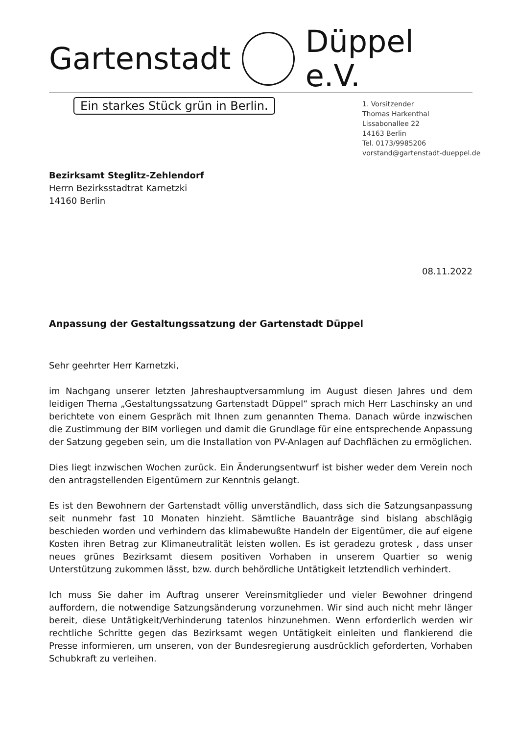Gartenstadt Düppel e.V.
Ein starkes Stück grün in Berlin.
1. Vorsitzender
Thomas Harkenthal
Lissabonallee 22
14163 Berlin
Tel. 0173/9985206
vorstand@gartenstadt-dueppel.de
Bezirksamt Steglitz-Zehlendorf
Herrn Bezirksstadtrat Karnetzki
14160 Berlin
08.11.2022
Anpassung der Gestaltungssatzung der Gartenstadt Düppel
Sehr geehrter Herr Karnetzki,
im Nachgang unserer letzten Jahreshauptversammlung im August diesen Jahres und dem leidigen Thema „Gestaltungssatzung Gartenstadt Düppel“ sprach mich Herr Laschinsky an und berichtete von einem Gespräch mit Ihnen zum genannten Thema. Danach würde inzwischen die Zustimmung der BIM vorliegen und damit die Grundlage für eine entsprechende Anpassung der Satzung gegeben sein, um die Installation von PV-Anlagen auf Dachflächen zu ermöglichen.
Dies liegt inzwischen Wochen zurück. Ein Änderungsentwurf ist bisher weder dem Verein noch den antragstellenden Eigentümern zur Kenntnis gelangt.
Es ist den Bewohnern der Gartenstadt völlig unverständlich, dass sich die Satzungsanpassung seit nunmehr fast 10 Monaten hinzieht. Sämtliche Bauanträge sind bislang abschlägig beschieden worden und verhindern das klimabewußte Handeln der Eigentümer, die auf eigene Kosten ihren Betrag zur Klimaneutralität leisten wollen. Es ist geradezu grotesk , dass unser neues grünes Bezirksamt diesem positiven Vorhaben in unserem Quartier so wenig Unterstützung zukommen lässt, bzw. durch behördliche Untätigkeit letztendlich verhindert.
Ich muss Sie daher im Auftrag unserer Vereinsmitglieder und vieler Bewohner dringend auffordern, die notwendige Satzungsänderung vorzunehmen. Wir sind auch nicht mehr länger bereit, diese Untätigkeit/Verhinderung tatenlos hinzunehmen. Wenn erforderlich werden wir rechtliche Schritte gegen das Bezirksamt wegen Untätigkeit einleiten und flankierend die Presse informieren, um unseren, von der Bundesregierung ausdrücklich geforderten, Vorhaben Schubkraft zu verleihen.